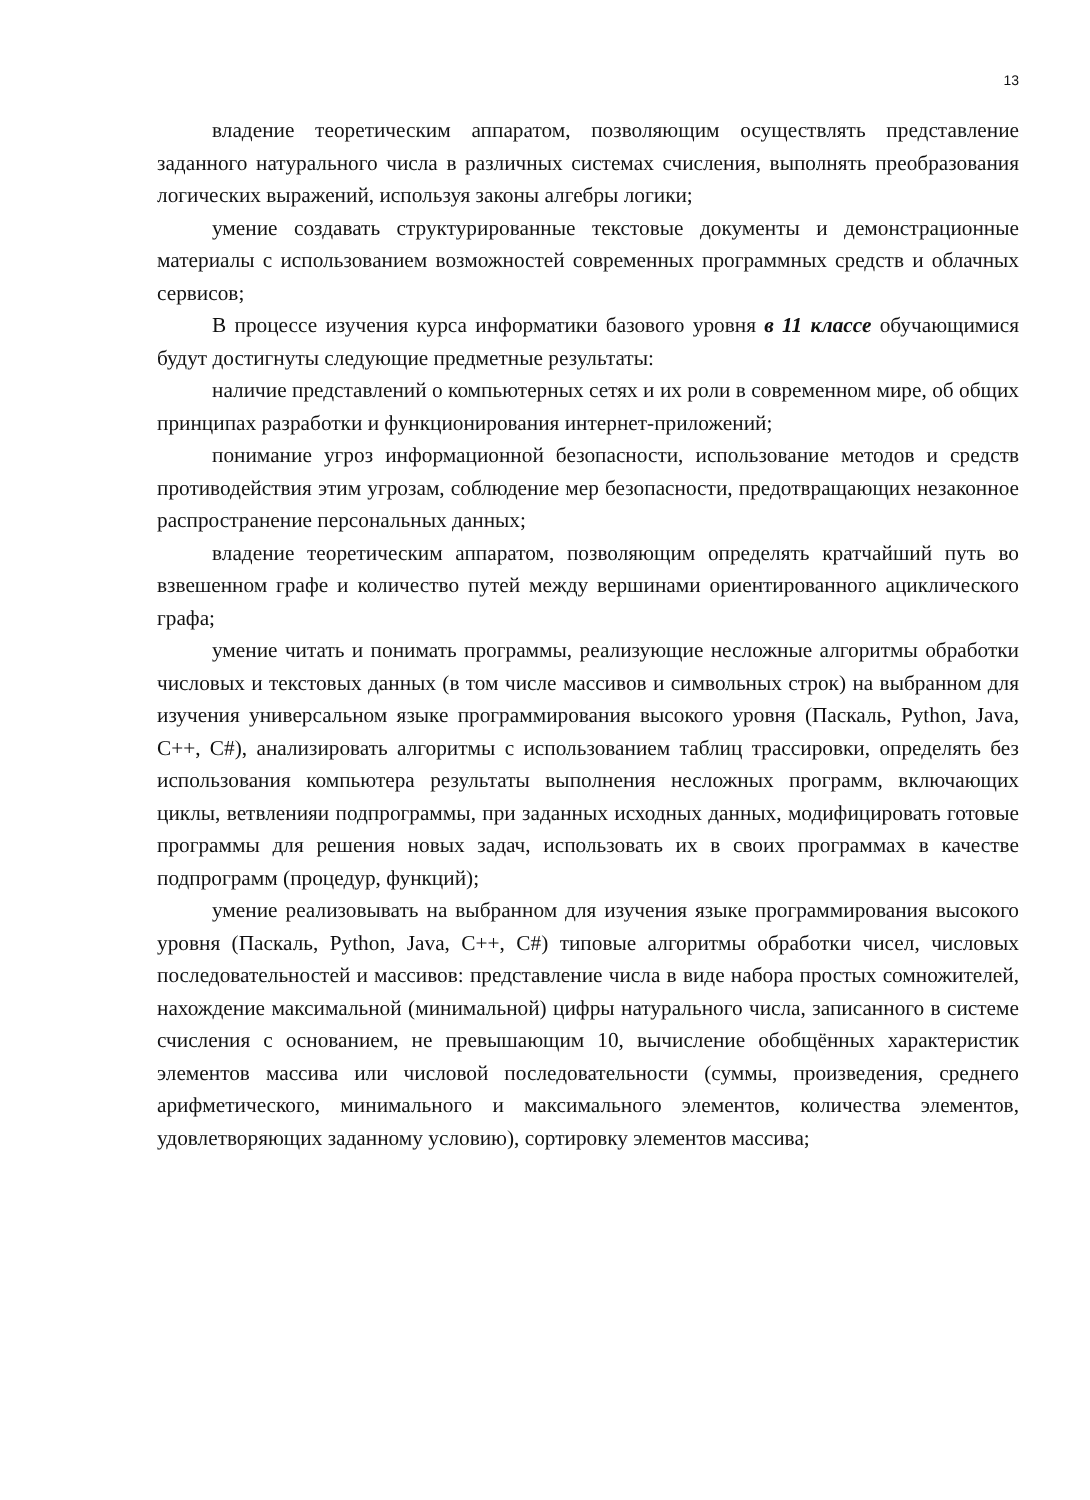13
владение теоретическим аппаратом, позволяющим осуществлять представление заданного натурального числа в различных системах счисления, выполнять преобразования логических выражений, используя законы алгебры логики;
умение создавать структурированные текстовые документы и демонстрационные материалы с использованием возможностей современных программных средств и облачных сервисов;
В процессе изучения курса информатики базового уровня в 11 классе обучающимися будут достигнуты следующие предметные результаты:
наличие представлений о компьютерных сетях и их роли в современном мире, об общих принципах разработки и функционирования интернет-приложений;
понимание угроз информационной безопасности, использование методов и средств противодействия этим угрозам, соблюдение мер безопасности, предотвращающих незаконное распространение персональных данных;
владение теоретическим аппаратом, позволяющим определять кратчайший путь во взвешенном графе и количество путей между вершинами ориентированного ациклического графа;
умение читать и понимать программы, реализующие несложные алгоритмы обработки числовых и текстовых данных (в том числе массивов и символьных строк) на выбранном для изучения универсальном языке программирования высокого уровня (Паскаль, Python, Java, С++, С#), анализировать алгоритмы с использованием таблиц трассировки, определять без использования компьютера результаты выполнения несложных программ, включающих циклы, ветвленияи подпрограммы, при заданных исходных данных, модифицировать готовые программы для решения новых задач, использовать их в своих программах в качестве подпрограмм (процедур, функций);
умение реализовывать на выбранном для изучения языке программирования высокого уровня (Паскаль, Python, Java, С++, С#) типовые алгоритмы обработки чисел, числовых последовательностей и массивов: представление числа в виде набора простых сомножителей, нахождение максимальной (минимальной) цифры натурального числа, записанного в системе счисления с основанием, не превышающим 10, вычисление обобщённых характеристик элементов массива или числовой последовательности (суммы, произведения, среднего арифметического, минимального и максимального элементов, количества элементов, удовлетворяющих заданному условию), сортировку элементов массива;